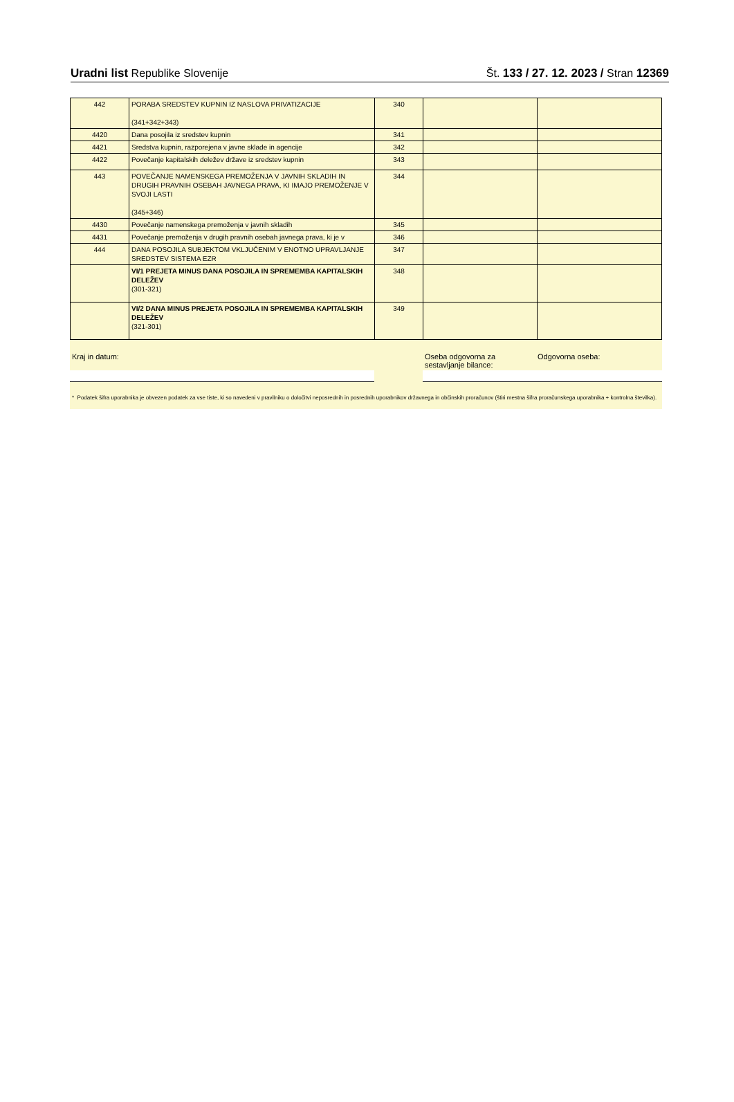Uradni list Republike Slovenije Št. 133 / 27. 12. 2023 / Stran 12369
| 442 | PORABA SREDSTEV KUPNIN IZ NASLOVA PRIVATIZACIJE (341+342+343) | 340 | | |
| 4420 | Dana posojila iz sredstev kupnin | 341 | | |
| 4421 | Sredstva kupnin, razporejena v javne sklade in agencije | 342 | | |
| 4422 | Povečanje kapitalskih deležev države iz sredstev kupnin | 343 | | |
| 443 | POVEČANJE NAMENSKEGA PREMOŽENJA V JAVNIH SKLADIH IN DRUGIH PRAVNIH OSEBAH JAVNEGA PRAVA, KI IMAJO PREMOŽENJE V SVOJI LASTI (345+346) | 344 | | |
| 4430 | Povečanje namenskega premoženja v javnih skladih | 345 | | |
| 4431 | Povečanje premoženja v drugih pravnih osebah javnega prava, ki je v | 346 | | |
| 444 | DANA POSOJILA SUBJEKTOM VKLJUČENIM V ENOTNO UPRAVLJANJE SREDSTEV SISTEMA EZR | 347 | | |
| | VI/1 PREJETA MINUS DANA POSOJILA IN SPREMEMBA KAPITALSKIH DELEŽEV (301-321) | 348 | | |
| | VI/2 DANA MINUS PREJETA POSOJILA IN SPREMEMBA KAPITALSKIH DELEŽEV (321-301) | 349 | | |
Kraj in datum: Oseba odgovorna za sestavljanje bilance:
Odgovorna oseba:
* Podatek šifra uporabnika je obvezen podatek za vse tiste, ki so navedeni v pravilniku o določitvi neposrednih in posrednih uporabnikov državnega in občinskih proračunov (štiri mestna šifra proračunskega uporabnika + kontrolna številka).